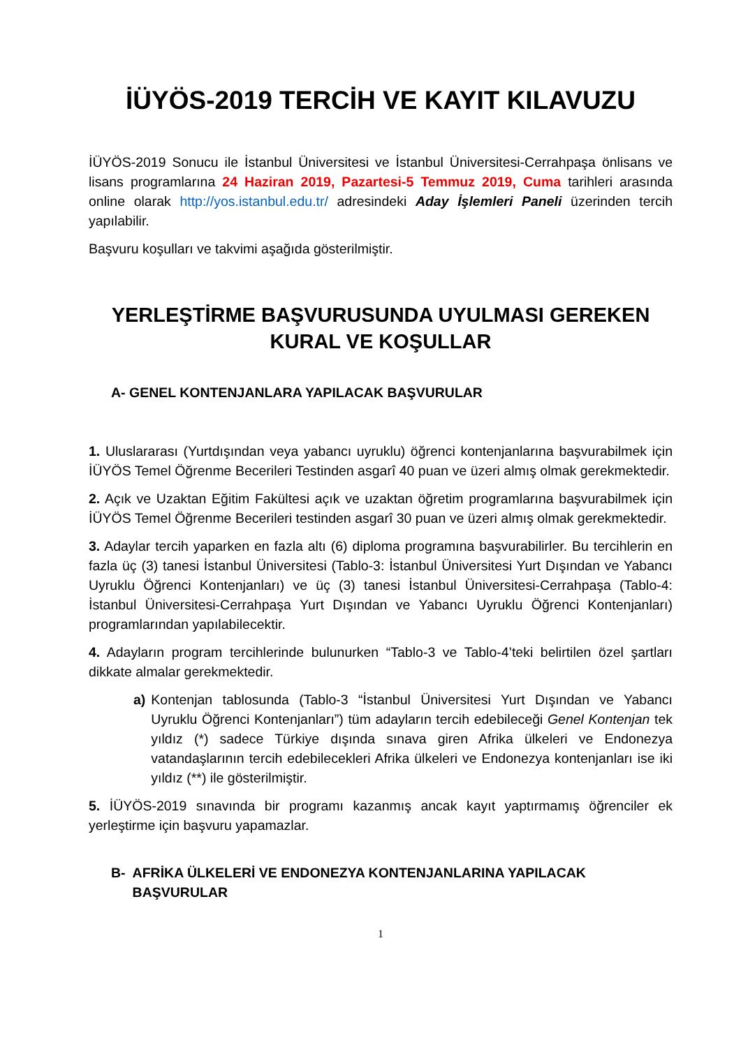İÜYÖS-2019 TERCİH VE KAYIT KILAVUZU
İÜYÖS-2019 Sonucu ile İstanbul Üniversitesi ve İstanbul Üniversitesi-Cerrahpaşa önlisans ve lisans programlarına 24 Haziran 2019, Pazartesi-5 Temmuz 2019, Cuma tarihleri arasında online olarak http://yos.istanbul.edu.tr/ adresindeki Aday İşlemleri Paneli üzerinden tercih yapılabilir.
Başvuru koşulları ve takvimi aşağıda gösterilmiştir.
YERLEŞTİRME BAŞVURUSUNDA UYULMASI GEREKEN KURAL VE KOŞULLAR
A- GENEL KONTENJANLARA YAPILACAK BAŞVURULAR
1. Uluslararası (Yurtdışından veya yabancı uyruklu) öğrenci kontenjanlarına başvurabilmek için İÜYÖS Temel Öğrenme Becerileri Testinden asgarî 40 puan ve üzeri almış olmak gerekmektedir.
2. Açık ve Uzaktan Eğitim Fakültesi açık ve uzaktan öğretim programlarına başvurabilmek için İÜYÖS Temel Öğrenme Becerileri testinden asgarî 30 puan ve üzeri almış olmak gerekmektedir.
3. Adaylar tercih yaparken en fazla altı (6) diploma programına başvurabilirler. Bu tercihlerin en fazla üç (3) tanesi İstanbul Üniversitesi (Tablo-3: İstanbul Üniversitesi Yurt Dışından ve Yabancı Uyruklu Öğrenci Kontenjanları) ve üç (3) tanesi İstanbul Üniversitesi-Cerrahpaşa (Tablo-4: İstanbul Üniversitesi-Cerrahpaşa Yurt Dışından ve Yabancı Uyruklu Öğrenci Kontenjanları) programlarından yapılabilecektir.
4. Adayların program tercihlerinde bulunurken “Tablo-3 ve Tablo-4’teki belirtilen özel şartları dikkate almalar gerekmektedir.
a) Kontenjan tablosunda (Tablo-3 “İstanbul Üniversitesi Yurt Dışından ve Yabancı Uyruklu Öğrenci Kontenjanları”) tüm adayların tercih edebileceği Genel Kontenjan tek yıldız (*) sadece Türkiye dışında sınava giren Afrika ülkeleri ve Endonezya vatandaşlarının tercih edebilecekleri Afrika ülkeleri ve Endonezya kontenjanları ise iki yıldız (**) ile gösterilmiştir.
5. İÜYÖS-2019 sınavında bir programı kazanmış ancak kayıt yaptırmamış öğrenciler ek yerleştirme için başvuru yapamazlar.
B- AFRİKA ÜLKELERİ VE ENDONEZYA KONTENJANLARINA YAPILACAK BAŞVURULAR
1